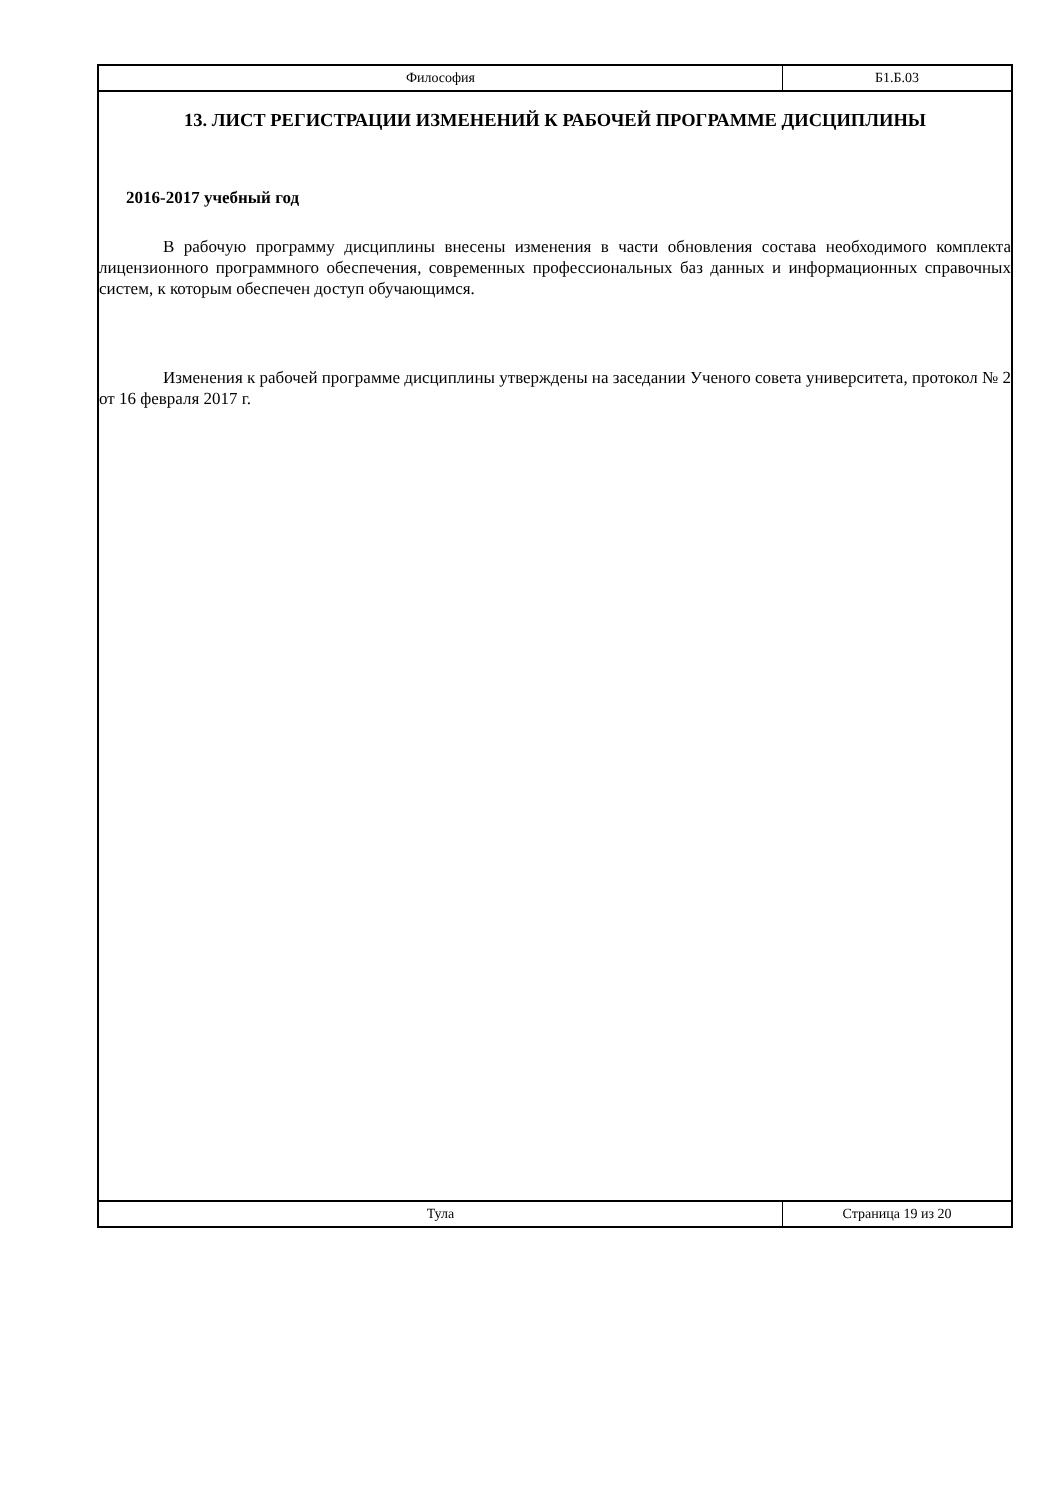Философия Б1.Б.03
13. ЛИСТ РЕГИСТРАЦИИ ИЗМЕНЕНИЙ К РАБОЧЕЙ ПРОГРАММЕ ДИСЦИПЛИНЫ
2016-2017 учебный год
В рабочую программу дисциплины внесены изменения в части обновления состава необходимого комплекта лицензионного программного обеспечения, современных профессиональных баз данных и информационных справочных систем, к которым обеспечен доступ обучающимся.
Изменения к рабочей программе дисциплины утверждены на заседании Ученого совета университета, протокол № 2 от 16 февраля 2017 г.
Тула Страница 19 из 20